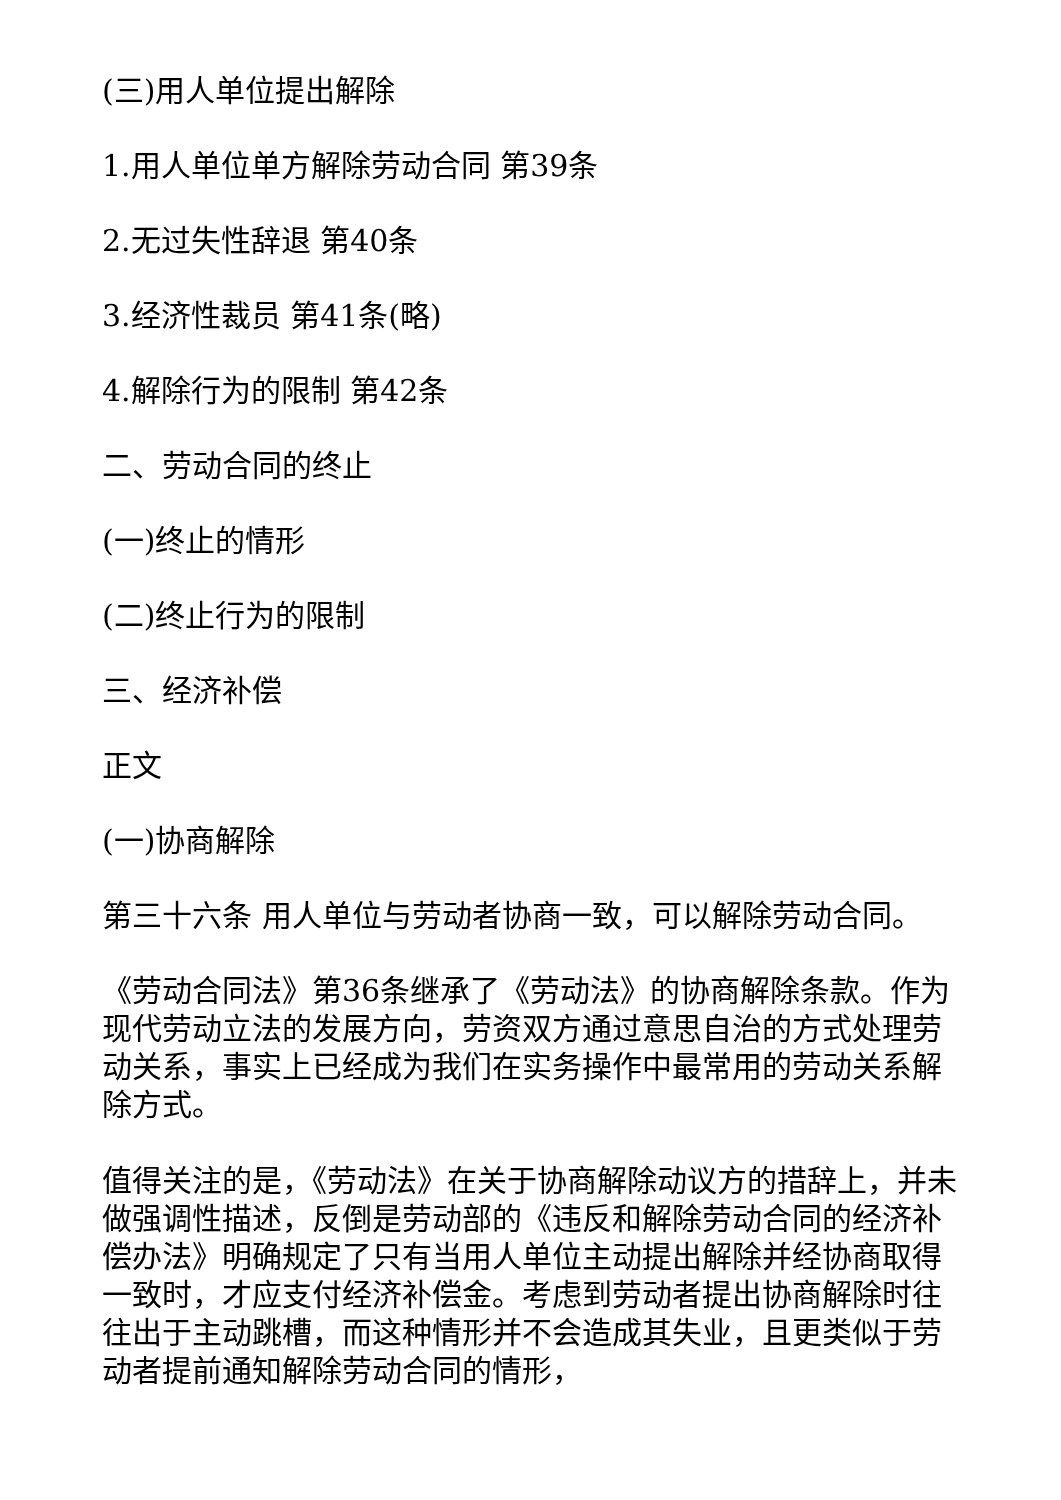(三)用人单位提出解除
1.用人单位单方解除劳动合同 第39条
2.无过失性辞退 第40条
3.经济性裁员 第41条(略)
4.解除行为的限制 第42条
二、劳动合同的终止
(一)终止的情形
(二)终止行为的限制
三、经济补偿
正文
(一)协商解除
第三十六条 用人单位与劳动者协商一致，可以解除劳动合同。
《劳动合同法》第36条继承了《劳动法》的协商解除条款。作为现代劳动立法的发展方向，劳资双方通过意思自治的方式处理劳动关系，事实上已经成为我们在实务操作中最常用的劳动关系解除方式。
值得关注的是，《劳动法》在关于协商解除动议方的措辞上，并未做强调性描述，反倒是劳动部的《违反和解除劳动合同的经济补偿办法》明确规定了只有当用人单位主动提出解除并经协商取得一致时，才应支付经济补偿金。考虑到劳动者提出协商解除时往往出于主动跳槽，而这种情形并不会造成其失业，且更类似于劳动者提前通知解除劳动合同的情形，